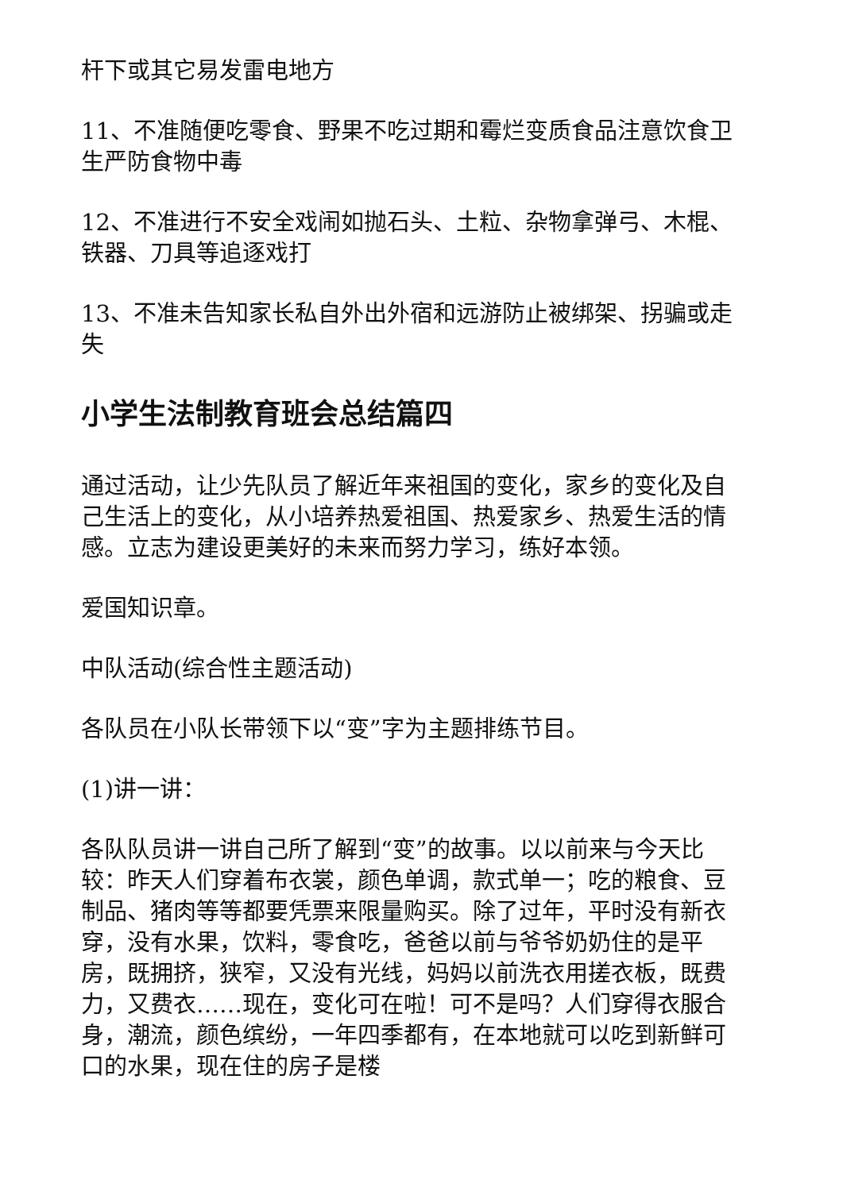杆下或其它易发雷电地方
11、不准随便吃零食、野果不吃过期和霉烂变质食品注意饮食卫生严防食物中毒
12、不准进行不安全戏闹如抛石头、土粒、杂物拿弹弓、木棍、铁器、刀具等追逐戏打
13、不准未告知家长私自外出外宿和远游防止被绑架、拐骗或走失
小学生法制教育班会总结篇四
通过活动，让少先队员了解近年来祖国的变化，家乡的变化及自己生活上的变化，从小培养热爱祖国、热爱家乡、热爱生活的情感。立志为建设更美好的未来而努力学习，练好本领。
爱国知识章。
中队活动(综合性主题活动)
各队员在小队长带领下以“变”字为主题排练节目。
(1)讲一讲：
各队队员讲一讲自己所了解到“变”的故事。以以前来与今天比较：昨天人们穿着布衣裳，颜色单调，款式单一；吃的粮食、豆制品、猪肉等等都要凭票来限量购买。除了过年，平时没有新衣穿，没有水果，饮料，零食吃，爸爸以前与爷爷奶奶住的是平房，既拥挤，狭窄，又没有光线，妈妈以前洗衣用搓衣板，既费力，又费衣……现在，变化可在啦！可不是吗？人们穿得衣服合身，潮流，颜色缤纷，一年四季都有，在本地就可以吃到新鲜可口的水果，现在住的房子是楼